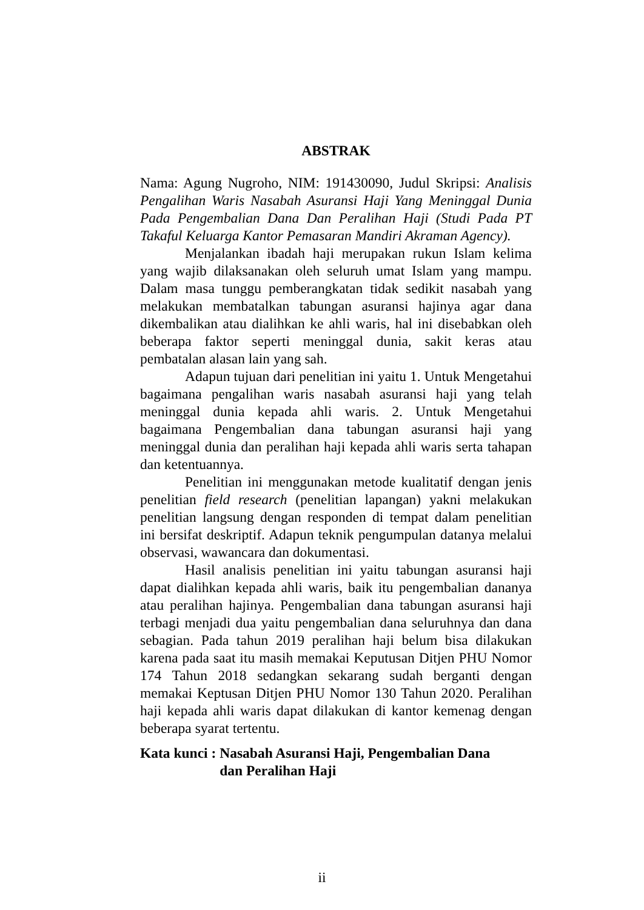ABSTRAK
Nama: Agung Nugroho, NIM: 191430090, Judul Skripsi: Analisis Pengalihan Waris Nasabah Asuransi Haji Yang Meninggal Dunia Pada Pengembalian Dana Dan Peralihan Haji (Studi Pada PT Takaful Keluarga Kantor Pemasaran Mandiri Akraman Agency).
Menjalankan ibadah haji merupakan rukun Islam kelima yang wajib dilaksanakan oleh seluruh umat Islam yang mampu. Dalam masa tunggu pemberangkatan tidak sedikit nasabah yang melakukan membatalkan tabungan asuransi hajinya agar dana dikembalikan atau dialihkan ke ahli waris, hal ini disebabkan oleh beberapa faktor seperti meninggal dunia, sakit keras atau pembatalan alasan lain yang sah.
Adapun tujuan dari penelitian ini yaitu 1. Untuk Mengetahui bagaimana pengalihan waris nasabah asuransi haji yang telah meninggal dunia kepada ahli waris. 2. Untuk Mengetahui bagaimana Pengembalian dana tabungan asuransi haji yang meninggal dunia dan peralihan haji kepada ahli waris serta tahapan dan ketentuannya.
Penelitian ini menggunakan metode kualitatif dengan jenis penelitian field research (penelitian lapangan) yakni melakukan penelitian langsung dengan responden di tempat dalam penelitian ini bersifat deskriptif. Adapun teknik pengumpulan datanya melalui observasi, wawancara dan dokumentasi.
Hasil analisis penelitian ini yaitu tabungan asuransi haji dapat dialihkan kepada ahli waris, baik itu pengembalian dananya atau peralihan hajinya. Pengembalian dana tabungan asuransi haji terbagi menjadi dua yaitu pengembalian dana seluruhnya dan dana sebagian. Pada tahun 2019 peralihan haji belum bisa dilakukan karena pada saat itu masih memakai Keputusan Ditjen PHU Nomor 174 Tahun 2018 sedangkan sekarang sudah berganti dengan memakai Keptusan Ditjen PHU Nomor 130 Tahun 2020. Peralihan haji kepada ahli waris dapat dilakukan di kantor kemenag dengan beberapa syarat tertentu.
Kata kunci : Nasabah Asuransi Haji, Pengembalian Dana
dan Peralihan Haji
ii